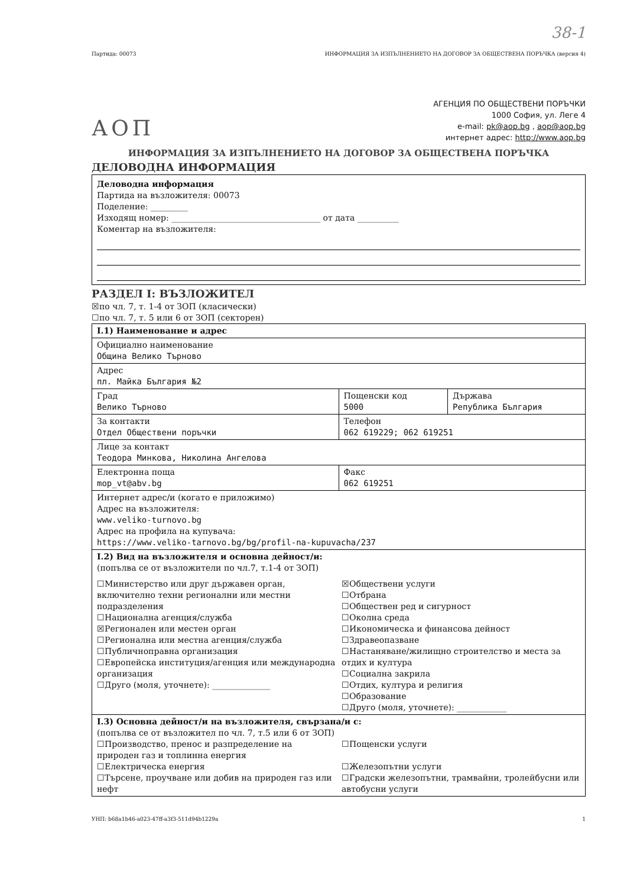38-1
Партида: 00073 ИНФОРМАЦИЯ ЗА ИЗПЪЛНЕНИЕТО НА ДОГОВОР ЗА ОБЩЕСТВЕНА ПОРЪЧКА (версия 4)
АОП
АГЕНЦИЯ ПО ОБЩЕСТВЕНИ ПОРЪЧКИ
1000 София, ул. Леге 4
e-mail: pk@aop.bg , aop@aop.bg
интернет адрес: http://www.aop.bg
ИНФОРМАЦИЯ ЗА ИЗПЪЛНЕНИЕТО НА ДОГОВОР ЗА ОБЩЕСТВЕНА ПОРЪЧКА
ДЕЛОВОДНА ИНФОРМАЦИЯ
Деловодна информация
Партида на възложителя: 00073
Поделение: _________
Изходящ номер: ____________________________________ от дата __________
Коментар на възложителя:
РАЗДЕЛ I: ВЪЗЛОЖИТЕЛ
☒по чл. 7, т. 1-4 от ЗОП (класически)
☐по чл. 7, т. 5 или 6 от ЗОП (секторен)
| I.1) Наименование и адрес | | |
| Официално наименование Община Велико Търново | | |
| Адрес пл. Майка България №2 | | |
| Град Велико Търново | Пощенски код 5000 | Държава Република България |
| За контакти Отдел Обществени поръчки | Телефон 062 619229; 062 619251 | |
| Лице за контакт Теодора Минкова, Николина Ангелова | | |
| Електронна поща mop_vt@abv.bg | Факс 062 619251 | |
| Интернет адрес/и (когато е приложимо) Адрес на възложителя: www.veliko-turnovo.bg Адрес на профила на купувача: https://www.veliko-tarnovo.bg/bg/profil-na-kupuvacha/237 | | |
| I.2) Вид на възложителя и основна дейност/и: (попълва се от възложители по чл.7, т.1-4 от ЗОП) ☐Министерство или друг държавен орган, включително техни регионални или местни подразделения ☐Национална агенция/служба ☒Регионален или местен орган ☐Регионална или местна агенция/служба ☐Публичноправна организация ☐Европейска институция/агенция или международна организация ☐Друго (моля, уточнете): ______________ ☒Обществени услуги ☐Отбрана ☐Обществен ред и сигурност ☐Околна среда ☐Икономическа и финансова дейност ☐Здравеопазване ☐Настаняване/жилищно строителство и места за отдих и култура ☐Социална закрила ☐Отдих, култура и религия ☐Образование ☐Друго (моля, уточнете): ____________ | | |
| I.3) Основна дейност/и на възложителя, свързана/и с: (попълва се от възложител по чл. 7, т.5 или 6 от ЗОП) ☐Производство, пренос и разпределение на природен газ и топлинна енергия ☐Електрическа енергия ☐Търсене, проучване или добив на природен газ или нефт ☐Пощенски услуги ☐Железопътни услуги ☐Градски железопътни, трамвайни, тролейбусни или автобусни услуги | | |
УНП: b68a1b46-a023-47ff-a3f3-511d94b1229a 1